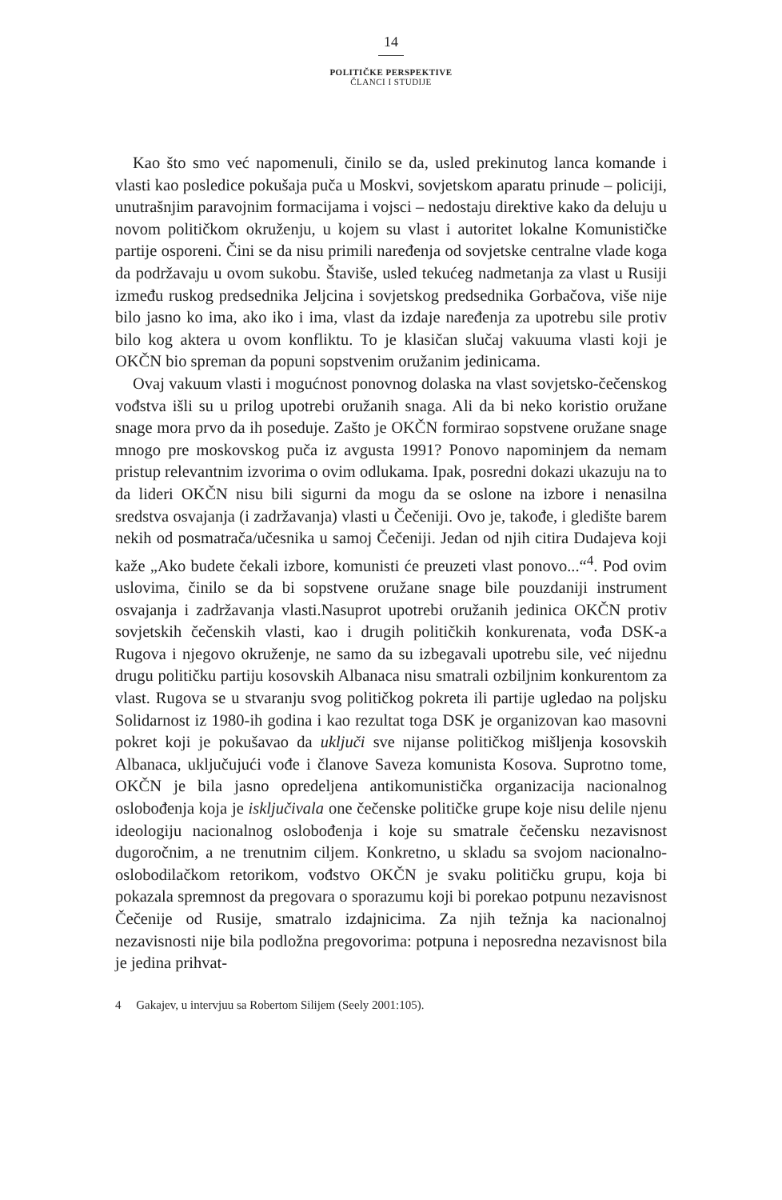14
POLITIČKE PERSPEKTIVE
ČLANCI I STUDIJE
Kao što smo već napomenuli, činilo se da, usled prekinutog lanca komande i vlasti kao posledice pokušaja puča u Moskvi, sovjetskom aparatu prinude – policiji, unutrašnjim paravojnim formacijama i vojsci – nedostaju direktive kako da deluju u novom političkom okruženju, u kojem su vlast i autoritet lokalne Komunističke partije osporeni. Čini se da nisu primili naređenja od sovjetske centralne vlade koga da podržavaju u ovom sukobu. Štaviše, usled tekućeg nadmetanja za vlast u Rusiji između ruskog predsednika Jeljcina i sovjetskog predsednika Gorbačova, više nije bilo jasno ko ima, ako iko i ima, vlast da izdaje naređenja za upotrebu sile protiv bilo kog aktera u ovom konfliktu. To je klasičan slučaj vakuuma vlasti koji je OKČN bio spreman da popuni sopstvenim oružanim jedinicama.
Ovaj vakuum vlasti i mogućnost ponovnog dolaska na vlast sovjetsko-čečenskog vođstva išli su u prilog upotrebi oružanih snaga. Ali da bi neko koristio oružane snage mora prvo da ih poseduje. Zašto je OKČN formirao sopstvene oružane snage mnogo pre moskovskog puča iz avgusta 1991? Ponovo napominjem da nemam pristup relevantnim izvorima o ovim odlukama. Ipak, posredni dokazi ukazuju na to da lideri OKČN nisu bili sigurni da mogu da se oslone na izbore i nenasilna sredstva osvajanja (i zadržavanja) vlasti u Čečeniji. Ovo je, takođe, i gledište barem nekih od posmatrača/učesnika u samoj Čečeniji. Jedan od njih citira Dudajeva koji kaže „Ako budete čekali izbore, komunisti će preuzeti vlast ponovo...“<sup>4</sup>. Pod ovim uslovima, činilo se da bi sopstvene oružane snage bile pouzdaniji instrument osvajanja i zadržavanja vlasti.Nasuprot upotrebi oružanih jedinica OKČN protiv sovjetskih čečenskih vlasti, kao i drugih političkih konkurenata, vođa DSK-a Rugova i njegovo okruženje, ne samo da su izbegavali upotrebu sile, već nijednu drugu političku partiju kosovskih Albanaca nisu smatrali ozbiljnim konkurentom za vlast. Rugova se u stvaranju svog političkog pokreta ili partije ugledao na poljsku Solidarnost iz 1980-ih godina i kao rezultat toga DSK je organizovan kao masovni pokret koji je pokušavao da uključi sve nijanse političkog mišljenja kosovskih Albanaca, uključujući vođe i članove Saveza komunista Kosova. Suprotno tome, OKČN je bila jasno opredeljena antikomunistička organizacija nacionalnog oslobođenja koja je isključivala one čečenske političke grupe koje nisu delile njenu ideologiju nacionalnog oslobođenja i koje su smatrale čečensku nezavisnost dugoročnim, a ne trenutnim ciljem. Konkretno, u skladu sa svojom nacionalno-oslobodilačkom retorikom, vođstvo OKČN je svaku političku grupu, koja bi pokazala spremnost da pregovara o sporazumu koji bi porekao potpunu nezavisnost Čečenije od Rusije, smatralo izdajnicima. Za njih težnja ka nacionalnoj nezavisnosti nije bila podložna pregovorima: potpuna i neposredna nezavisnost bila je jedina prihvat-
4 Gakajev, u intervjuu sa Robertom Silijem (Seely 2001:105).